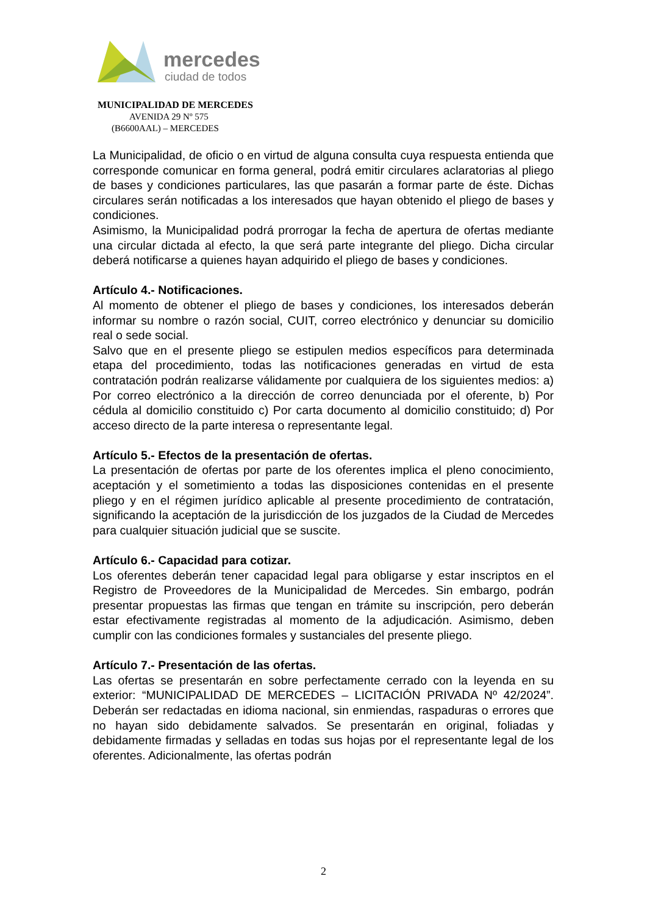mercedes
ciudad de todos
MUNICIPALIDAD DE MERCEDES
AVENIDA 29 Nº 575
(B6600AAL) – MERCEDES
La Municipalidad, de oficio o en virtud de alguna consulta cuya respuesta entienda que corresponde comunicar en forma general, podrá emitir circulares aclaratorias al pliego de bases y condiciones particulares, las que pasarán a formar parte de éste. Dichas circulares serán notificadas a los interesados que hayan obtenido el pliego de bases y condiciones.
Asimismo, la Municipalidad podrá prorrogar la fecha de apertura de ofertas mediante una circular dictada al efecto, la que será parte integrante del pliego. Dicha circular deberá notificarse a quienes hayan adquirido el pliego de bases y condiciones.
Artículo 4.- Notificaciones.
Al momento de obtener el pliego de bases y condiciones, los interesados deberán informar su nombre o razón social, CUIT, correo electrónico y denunciar su domicilio real o sede social.
Salvo que en el presente pliego se estipulen medios específicos para determinada etapa del procedimiento, todas las notificaciones generadas en virtud de esta contratación podrán realizarse válidamente por cualquiera de los siguientes medios: a) Por correo electrónico a la dirección de correo denunciada por el oferente, b) Por cédula al domicilio constituido c) Por carta documento al domicilio constituido; d) Por acceso directo de la parte interesa o representante legal.
Artículo 5.- Efectos de la presentación de ofertas.
La presentación de ofertas por parte de los oferentes implica el pleno conocimiento, aceptación y el sometimiento a todas las disposiciones contenidas en el presente pliego y en el régimen jurídico aplicable al presente procedimiento de contratación, significando la aceptación de la jurisdicción de los juzgados de la Ciudad de Mercedes para cualquier situación judicial que se suscite.
Artículo 6.- Capacidad para cotizar.
Los oferentes deberán tener capacidad legal para obligarse y estar inscriptos en el Registro de Proveedores de la Municipalidad de Mercedes. Sin embargo, podrán presentar propuestas las firmas que tengan en trámite su inscripción, pero deberán estar efectivamente registradas al momento de la adjudicación. Asimismo, deben cumplir con las condiciones formales y sustanciales del presente pliego.
Artículo 7.- Presentación de las ofertas.
Las ofertas se presentarán en sobre perfectamente cerrado con la leyenda en su exterior: “MUNICIPALIDAD DE MERCEDES – LICITACIÓN PRIVADA Nº 42/2024”. Deberán ser redactadas en idioma nacional, sin enmiendas, raspaduras o errores que no hayan sido debidamente salvados. Se presentarán en original, foliadas y debidamente firmadas y selladas en todas sus hojas por el representante legal de los oferentes. Adicionalmente, las ofertas podrán
2